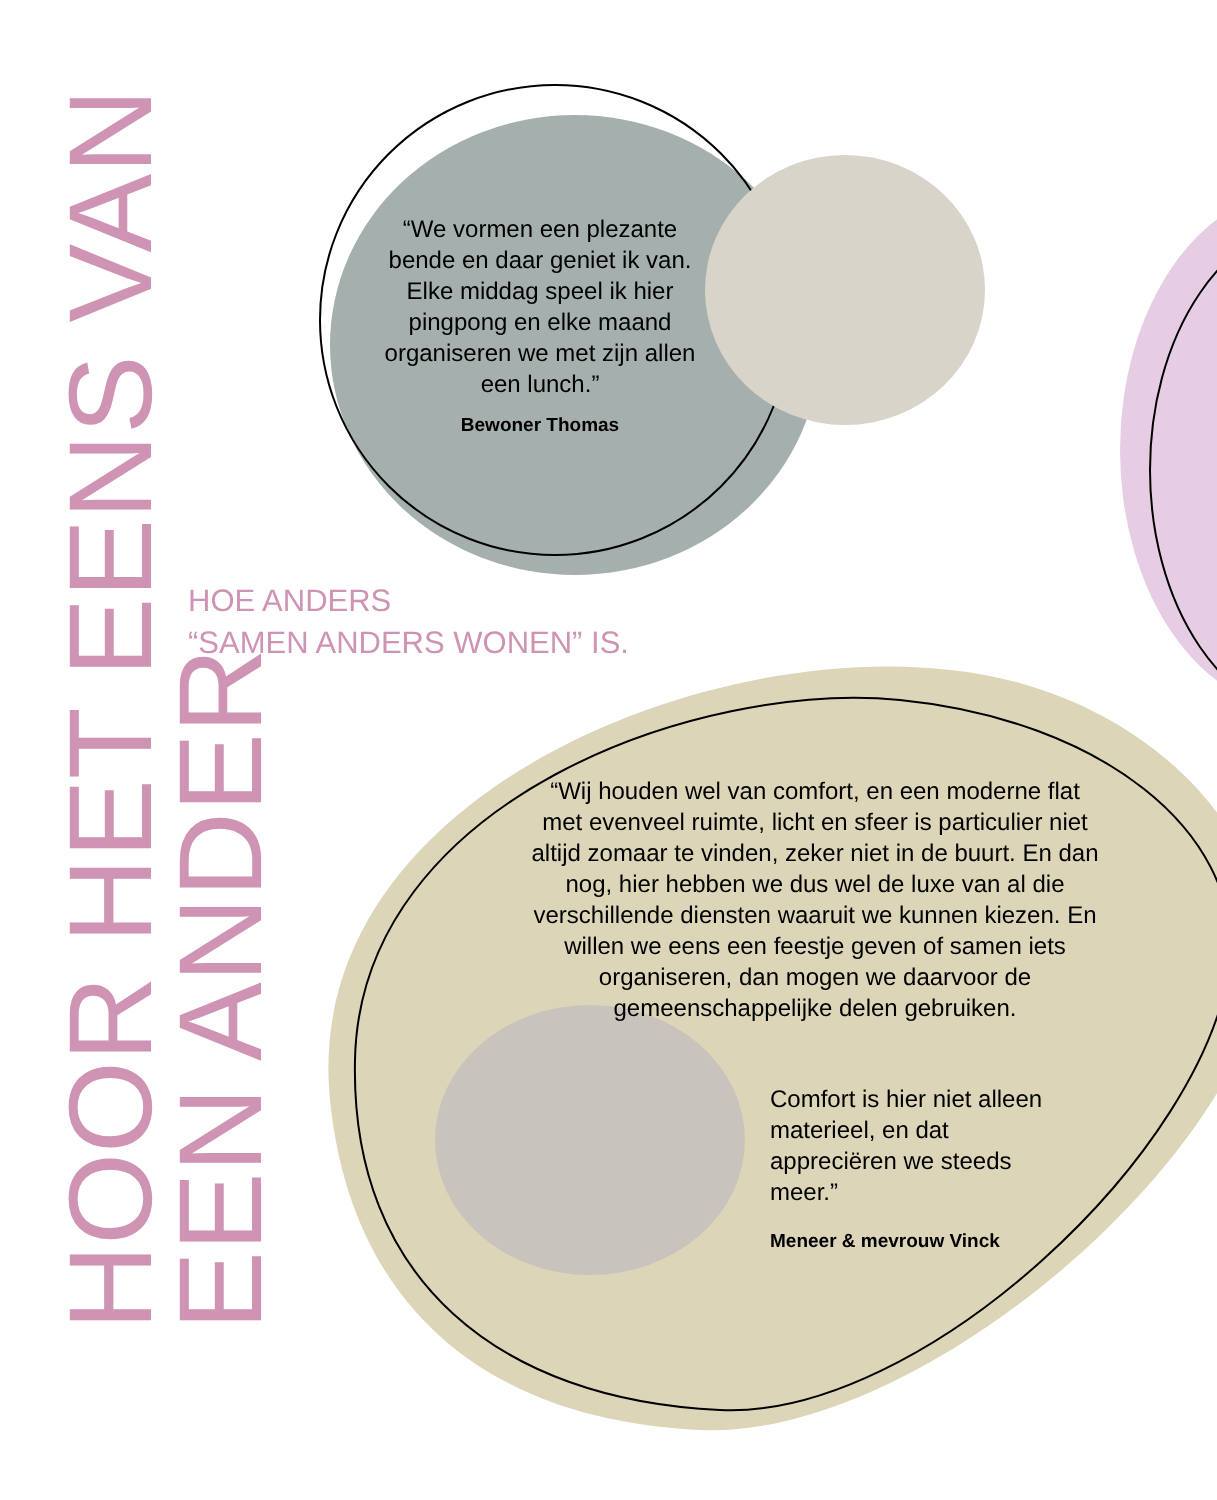HOOR HET EENS VAN
EEN ANDER
HOE ANDERS
“SAMEN ANDERS WONEN” IS.
“We vormen een plezante bende en daar geniet ik van. Elke middag speel ik hier pingpong en elke maand organiseren we met zijn allen een lunch.”
Bewoner Thomas
“Wij houden wel van comfort, en een moderne flat met evenveel ruimte, licht en sfeer is particulier niet altijd zomaar te vinden, zeker niet in de buurt. En dan nog, hier hebben we dus wel de luxe van al die verschillende diensten waaruit we kunnen kiezen. En willen we eens een feestje geven of samen iets organiseren, dan mogen we daarvoor de gemeenschappelijke delen gebruiken.
Comfort is hier niet alleen materieel, en dat appreciëren we steeds meer.”
Meneer & mevrouw Vinck